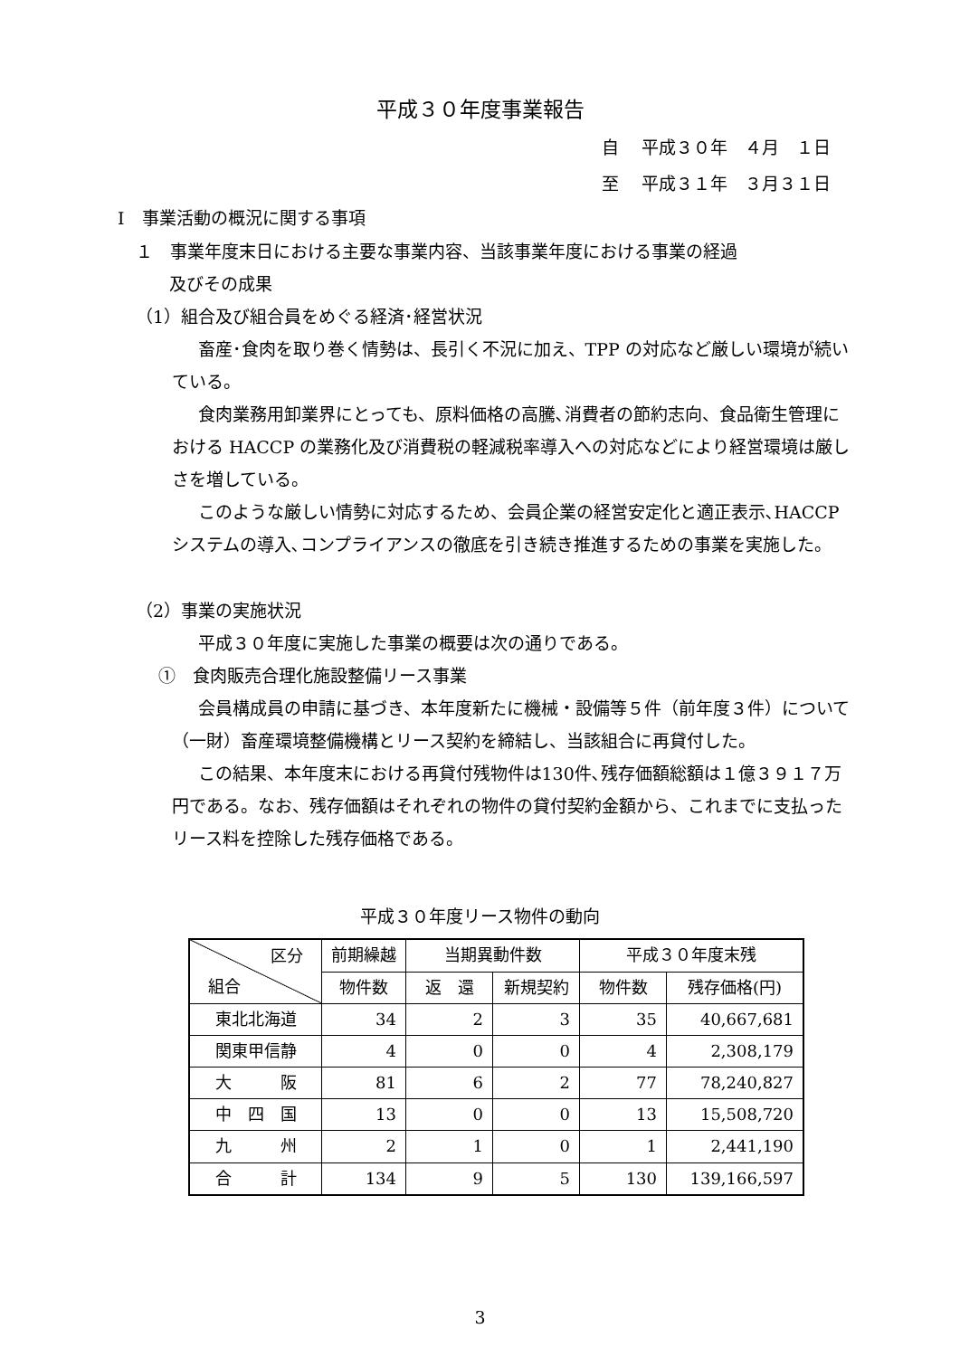平成３０年度事業報告
自　 平成３０年　４月　１日
至　 平成３１年　３月３１日
Ⅰ　事業活動の概況に関する事項
１　事業年度末日における主要な事業内容、当該事業年度における事業の経過
及びその成果
（1）組合及び組合員をめぐる経済･経営状況
畜産･食肉を取り巻く情勢は、長引く不況に加え、TPP の対応など厳しい環境が続いている。
食肉業務用卸業界にとっても、原料価格の高騰､消費者の節約志向、食品衛生管理における HACCP の業務化及び消費税の軽減税率導入への対応などにより経営環境は厳しさを増している。
このような厳しい情勢に対応するため、会員企業の経営安定化と適正表示､HACCP システムの導入､コンプライアンスの徹底を引き続き推進するための事業を実施した。
（2）事業の実施状況
平成３０年度に実施した事業の概要は次の通りである。
①　食肉販売合理化施設整備リース事業
会員構成員の申請に基づき、本年度新たに機械・設備等５件（前年度３件）について（一財）畜産環境整備機構とリース契約を締結し、当該組合に再貸付した。
この結果、本年度末における再貸付残物件は130件､残存価額総額は１億３９１７万円である。なお、残存価額はそれぞれの物件の貸付契約金額から、これまでに支払ったリース料を控除した残存価格である。
平成３０年度リース物件の動向
| 区分 組合 | 前期繰越 | 当期異動件数 | | 平成３０年度末残 | |
| | 物件数 | 返 還 | 新規契約 | 物件数 | 残存価格(円) |
| 東北北海道 | 34 | 2 | 3 | 35 | 40,667,681 |
| 関東甲信静 | 4 | 0 | 0 | 4 | 2,308,179 |
| 大 阪 | 81 | 6 | 2 | 77 | 78,240,827 |
| 中 四 国 | 13 | 0 | 0 | 13 | 15,508,720 |
| 九 州 | 2 | 1 | 0 | 1 | 2,441,190 |
| 合 計 | 134 | 9 | 5 | 130 | 139,166,597 |
3